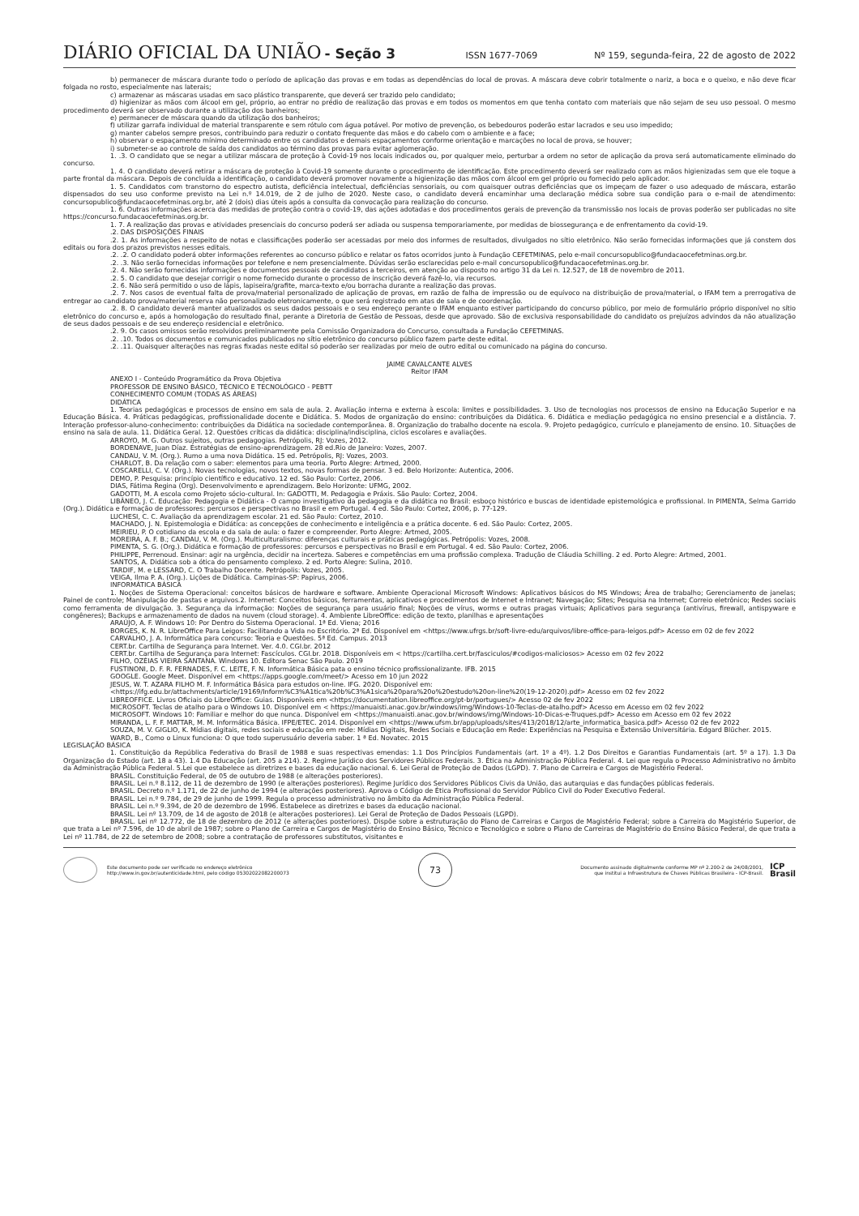DIÁRIO OFICIAL DA UNIÃO - Seção 3 ISSN 1677-7069 Nº 159, segunda-feira, 22 de agosto de 2022
b) permanecer de máscara durante todo o período de aplicação das provas e em todas as dependências do local de provas. A máscara deve cobrir totalmente o nariz, a boca e o queixo, e não deve ficar folgada no rosto, especialmente nas laterais;
c) armazenar as máscaras usadas em saco plástico transparente, que deverá ser trazido pelo candidato;
d) higienizar as mãos com álcool em gel, próprio, ao entrar no prédio de realização das provas e em todos os momentos em que tenha contato com materiais que não sejam de seu uso pessoal. O mesmo procedimento deverá ser observado durante a utilização dos banheiros;
e) permanecer de máscara quando da utilização dos banheiros;
f) utilizar garrafa individual de material transparente e sem rótulo com água potável. Por motivo de prevenção, os bebedouros poderão estar lacrados e seu uso impedido;
g) manter cabelos sempre presos, contribuindo para reduzir o contato frequente das mãos e do cabelo com o ambiente e a face;
h) observar o espaçamento mínimo determinado entre os candidatos e demais espaçamentos conforme orientação e marcações no local de prova, se houver;
i) submeter-se ao controle de saída dos candidatos ao término das provas para evitar aglomeração.
1. .3. O candidato que se negar a utilizar máscara de proteção à Covid-19 nos locais indicados ou, por qualquer meio, perturbar a ordem no setor de aplicação da prova será automaticamente eliminado do concurso.
1. 4. O candidato deverá retirar a máscara de proteção à Covid-19 somente durante o procedimento de identificação. Este procedimento deverá ser realizado com as mãos higienizadas sem que ele toque a parte frontal da máscara. Depois de concluída a identificação, o candidato deverá promover novamente a higienização das mãos com álcool em gel próprio ou fornecido pelo aplicador.
1. 5. Candidatos com transtorno do espectro autista, deficiência intelectual, deficiências sensoriais, ou com quaisquer outras deficiências que os impeçam de fazer o uso adequado de máscara, estarão dispensados do seu uso conforme previsto na Lei n.º 14.019, de 2 de julho de 2020. Neste caso, o candidato deverá encaminhar uma declaração médica sobre sua condição para o e-mail de atendimento: concursopublico@fundacaocefetminas.org.br, até 2 (dois) dias úteis após a consulta da convocação para realização do concurso.
1. 6. Outras informações acerca das medidas de proteção contra o covid-19, das ações adotadas e dos procedimentos gerais de prevenção da transmissão nos locais de provas poderão ser publicadas no site https://concurso.fundacaocefetminas.org.br.
1. 7. A realização das provas e atividades presenciais do concurso poderá ser adiada ou suspensa temporariamente, por medidas de biossegurança e de enfrentamento da covid-19.
.2. DAS DISPOSIÇÕES FINAIS
.2. 1. As informações a respeito de notas e classificações poderão ser acessadas por meio dos informes de resultados, divulgados no sítio eletrônico. Não serão fornecidas informações que já constem dos editais ou fora dos prazos previstos nesses editais.
.2. .2. O candidato poderá obter informações referentes ao concurso público e relatar os fatos ocorridos junto à Fundação CEFETMINAS, pelo e-mail concursopublico@fundacaocefetminas.org.br.
.2. .3. Não serão fornecidas informações por telefone e nem presencialmente. Dúvidas serão esclarecidas pelo e-mail concursopublico@fundacaocefetminas.org.br.
.2. 4. Não serão fornecidas informações e documentos pessoais de candidatos a terceiros, em atenção ao disposto no artigo 31 da Lei n. 12.527, de 18 de novembro de 2011.
.2. 5. O candidato que desejar corrigir o nome fornecido durante o processo de inscrição deverá fazê-lo, via recursos.
.2. 6. Não será permitido o uso de lápis, lapiseira/grafite, marca-texto e/ou borracha durante a realização das provas.
.2. 7. Nos casos de eventual falta de prova/material personalizado de aplicação de provas, em razão de falha de impressão ou de equívoco na distribuição de prova/material, o IFAM tem a prerrogativa de entregar ao candidato prova/material reserva não personalizado eletronicamente, o que será registrado em atas de sala e de coordenação.
.2. 8. O candidato deverá manter atualizados os seus dados pessoais e o seu endereço perante o IFAM enquanto estiver participando do concurso público, por meio de formulário próprio disponível no sítio eletrônico do concurso e, após a homologação do resultado final, perante a Diretoria de Gestão de Pessoas, desde que aprovado. São de exclusiva responsabilidade do candidato os prejuízos advindos da não atualização de seus dados pessoais e de seu endereço residencial e eletrônico.
.2. 9. Os casos omissos serão resolvidos preliminarmente pela Comissão Organizadora do Concurso, consultada a Fundação CEFETMINAS.
.2. .10. Todos os documentos e comunicados publicados no sítio eletrônico do concurso público fazem parte deste edital.
.2. .11. Quaisquer alterações nas regras fixadas neste edital só poderão ser realizadas por meio de outro edital ou comunicado na página do concurso.
JAIME CAVALCANTE ALVES
Reitor IFAM
ANEXO I - Conteúdo Programático da Prova Objetiva
PROFESSOR DE ENSINO BÁSICO, TÉCNICO E TECNOLÓGICO - PEBTT
CONHECIMENTO COMUM (TODAS AS ÁREAS)
DIDÁTICA
1. Teorias pedagógicas e processos de ensino em sala de aula. 2. Avaliação interna e externa à escola: limites e possibilidades. 3. Uso de tecnologias nos processos de ensino na Educação Superior e na Educação Básica. 4. Práticas pedagógicas, profissionalidade docente e Didática. 5. Modos de organização do ensino: contribuições da Didática. 6. Didática e mediação pedagógica no ensino presencial e a distância. 7. Interação professor-aluno-conhecimento: contribuições da Didática na sociedade contemporânea. 8. Organização do trabalho docente na escola. 9. Projeto pedagógico, currículo e planejamento de ensino. 10. Situações de ensino na sala de aula. 11. Didática Geral. 12. Questões críticas da didática: disciplina/indisciplina, ciclos escolares e avaliações.
ARROYO, M. G. Outros sujeitos, outras pedagogias. Petrópolis, RJ: Vozes, 2012.
BORDENAVE, Juan Díaz. Estratégias de ensino-aprendizagem. 28 ed.Rio de Janeiro: Vozes, 2007.
CANDAU, V. M. (Org.). Rumo a uma nova Didática. 15 ed. Petrópolis, RJ: Vozes, 2003.
CHARLOT, B. Da relação com o saber: elementos para uma teoria. Porto Alegre: Artmed, 2000.
COSCARELLI, C. V. (Org.). Novas tecnologias, novos textos, novas formas de pensar. 3 ed. Belo Horizonte: Autentica, 2006.
DEMO, P. Pesquisa: princípio científico e educativo. 12 ed. São Paulo: Cortez, 2006.
DIAS, Fátima Regina (Org). Desenvolvimento e aprendizagem. Belo Horizonte: UFMG, 2002.
GADOTTI, M. A escola como Projeto sócio-cultural. In: GADOTTI, M. Pedagogia e Práxis. São Paulo: Cortez, 2004.
LIBÂNEO, J. C. Educação: Pedagogia e Didática - O campo investigativo da pedagogia e da didática no Brasil: esboço histórico e buscas de identidade epistemológica e profissional. In PIMENTA, Selma Garrido (Org.). Didática e formação de professores: percursos e perspectivas no Brasil e em Portugal. 4 ed. São Paulo: Cortez, 2006, p. 77-129.
LUCHESI, C. C. Avaliação da aprendizagem escolar. 21 ed. São Paulo: Cortez, 2010.
MACHADO, J. N. Epistemologia e Didática: as concepções de conhecimento e inteligência e a prática docente. 6 ed. São Paulo: Cortez, 2005.
MEIRIEU, P. O cotidiano da escola e da sala de aula: o fazer e compreender. Porto Alegre: Artmed, 2005.
MOREIRA, A. F. B.; CANDAU, V. M. (Org.). Multiculturalismo: diferenças culturais e práticas pedagógicas. Petrópolis: Vozes, 2008.
PIMENTA, S. G. (Org.). Didática e formação de professores: percursos e perspectivas no Brasil e em Portugal. 4 ed. São Paulo: Cortez, 2006.
PHILIPPE, Perrenoud. Ensinar: agir na urgência, decidir na incerteza. Saberes e competências em uma profissão complexa. Tradução de Cláudia Schilling. 2 ed. Porto Alegre: Artmed, 2001.
SANTOS, A. Didática sob a ótica do pensamento complexo. 2 ed. Porto Alegre: Sulina, 2010.
TARDIF, M. e LESSARD, C. O Trabalho Docente. Petrópolis: Vozes, 2005.
VEIGA, Ilma P. A. (Org.). Lições de Didática. Campinas-SP: Papirus, 2006.
INFORMÁTICA BÁSICA
1. Noções de Sistema Operacional: conceitos básicos de hardware e software. Ambiente Operacional Microsoft Windows: Aplicativos básicos do MS Windows; Área de trabalho; Gerenciamento de janelas; Painel de controle; Manipulação de pastas e arquivos.2. Internet: Conceitos básicos, ferramentas, aplicativos e procedimentos de Internet e Intranet; Navegação; Sites; Pesquisa na Internet; Correio eletrônico; Redes sociais como ferramenta de divulgação. 3. Segurança da informação: Noções de segurança para usuário final; Noções de vírus, worms e outras pragas virtuais; Aplicativos para segurança (antivírus, firewall, antispyware e congêneres); Backups e armazenamento de dados na nuvem (cloud storage). 4. Ambiente LibreOffice: edição de texto, planilhas e apresentações
ARAÚJO, A. F. Windows 10: Por Dentro do Sistema Operacional. 1ª Ed. Viena; 2016
BORGES, K. N. R. LibreOffice Para Leigos: Facilitando a Vida no Escritório. 2ª Ed. Disponível em <https://www.ufrgs.br/soft-livre-edu/arquivos/libre-office-para-leigos.pdf> Acesso em 02 de fev 2022
CARVALHO, J. A. Informática para concurso: Teoria e Questões. 5ª Ed. Campus. 2013
CERT.br. Cartilha de Segurança para Internet. Ver. 4.0. CGI.br. 2012
CERT.br. Cartilha de Segurança para Internet: Fascículos. CGI.br. 2018. Disponíveis em < https://cartilha.cert.br/fasciculos/#codigos-maliciosos> Acesso em 02 fev 2022
FILHO, OZÉIAS VIEIRA SANTANA. Windows 10. Editora Senac São Paulo. 2019
FUSTINONI, D. F. R. FERNADES, F. C. LEITE, F. N. Informática Básica pata o ensino técnico profissionalizante. IFB. 2015
GOOGLE. Google Meet. Disponível em <https://apps.google.com/meet/> Acesso em 10 jun 2022
JESUS, W. T. AZARA FILHO M. F. Informática Básica para estudos on-line. IFG. 2020. Disponível em:
<https://ifg.edu.br/attachments/article/19169/Inform%C3%A1tica%20b%C3%A1sica%20para%20o%20estudo%20on-line%20(19-12-2020).pdf> Acesso em 02 fev 2022
LIBREOFFICE. Livros Oficiais do LibreOffice: Guias. Disponíveis em <https://documentation.libreoffice.org/pt-br/portugues/> Acesso 02 de fev 2022
MICROSOFT. Teclas de atalho para o Windows 10. Disponível em < https://manuaisti.anac.gov.br/windows/img/Windows-10-Teclas-de-atalho.pdf> Acesso em Acesso em 02 fev 2022
MICROSOFT. Windows 10: Familiar e melhor do que nunca. Disponível em <https://manuaisti.anac.gov.br/windows/img/Windows-10-Dicas-e-Truques.pdf> Acesso em Acesso em 02 fev 2022
MIRANDA, L. F. F. MATTAR, M. M. Informática Básica. IFPE/ETEC. 2014. Disponível em <https://www.ufsm.br/app/uploads/sites/413/2018/12/arte_informatica_basica.pdf> Acesso 02 de fev 2022
SOUZA, M. V. GIGLIO, K. Mídias digitais, redes sociais e educação em rede: Mídias Digitais, Redes Sociais e Educação em Rede: Experiências na Pesquisa e Extensão Universitária. Edgard Blücher. 2015.
WARD, B., Como o Linux funciona: O que todo superusuário deveria saber. 1 ª Ed. Novatec. 2015
LEGISLAÇÃO BÁSICA
1. Constituição da República Federativa do Brasil de 1988 e suas respectivas emendas: 1.1 Dos Princípios Fundamentais (art. 1º a 4º). 1.2 Dos Direitos e Garantias Fundamentais (art. 5º a 17). 1.3 Da Organização do Estado (art. 18 a 43). 1.4 Da Educação (art. 205 a 214). 2. Regime Jurídico dos Servidores Públicos Federais. 3. Ética na Administração Pública Federal. 4. Lei que regula o Processo Administrativo no âmbito da Administração Pública Federal. 5.Lei que estabelece as diretrizes e bases da educação nacional. 6. Lei Geral de Proteção de Dados (LGPD). 7. Plano de Carreira e Cargos de Magistério Federal.
BRASIL. Constituição Federal, de 05 de outubro de 1988 (e alterações posteriores).
BRASIL. Lei n.º 8.112, de 11 de dezembro de 1990 (e alterações posteriores). Regime Jurídico dos Servidores Públicos Civis da União, das autarquias e das fundações públicas federais.
BRASIL. Decreto n.º 1.171, de 22 de junho de 1994 (e alterações posteriores). Aprova o Código de Ética Profissional do Servidor Público Civil do Poder Executivo Federal.
BRASIL. Lei n.º 9.784, de 29 de junho de 1999. Regula o processo administrativo no âmbito da Administração Pública Federal.
BRASIL. Lei n.º 9.394, de 20 de dezembro de 1996. Estabelece as diretrizes e bases da educação nacional.
BRASIL. Lei nº 13.709, de 14 de agosto de 2018 (e alterações posteriores). Lei Geral de Proteção de Dados Pessoais (LGPD).
BRASIL. Lei nº 12.772, de 18 de dezembro de 2012 (e alterações posteriores). Dispõe sobre a estruturação do Plano de Carreiras e Cargos de Magistério Federal; sobre a Carreira do Magistério Superior, de que trata a Lei nº 7.596, de 10 de abril de 1987; sobre o Plano de Carreira e Cargos de Magistério do Ensino Básico, Técnico e Tecnológico e sobre o Plano de Carreiras de Magistério do Ensino Básico Federal, de que trata a Lei nº 11.784, de 22 de setembro de 2008; sobre a contratação de professores substitutos, visitantes e
Este documento pode ser verificado no endereço eletrônico
http://www.in.gov.br/autenticidade.html, pelo código 05302022082200073
73
Documento assinado digitalmente conforme MP nº 2.200-2 de 24/08/2001,
que institui a Infraestrutura de Chaves Públicas Brasileira - ICP-Brasil.
ICP
Brasil